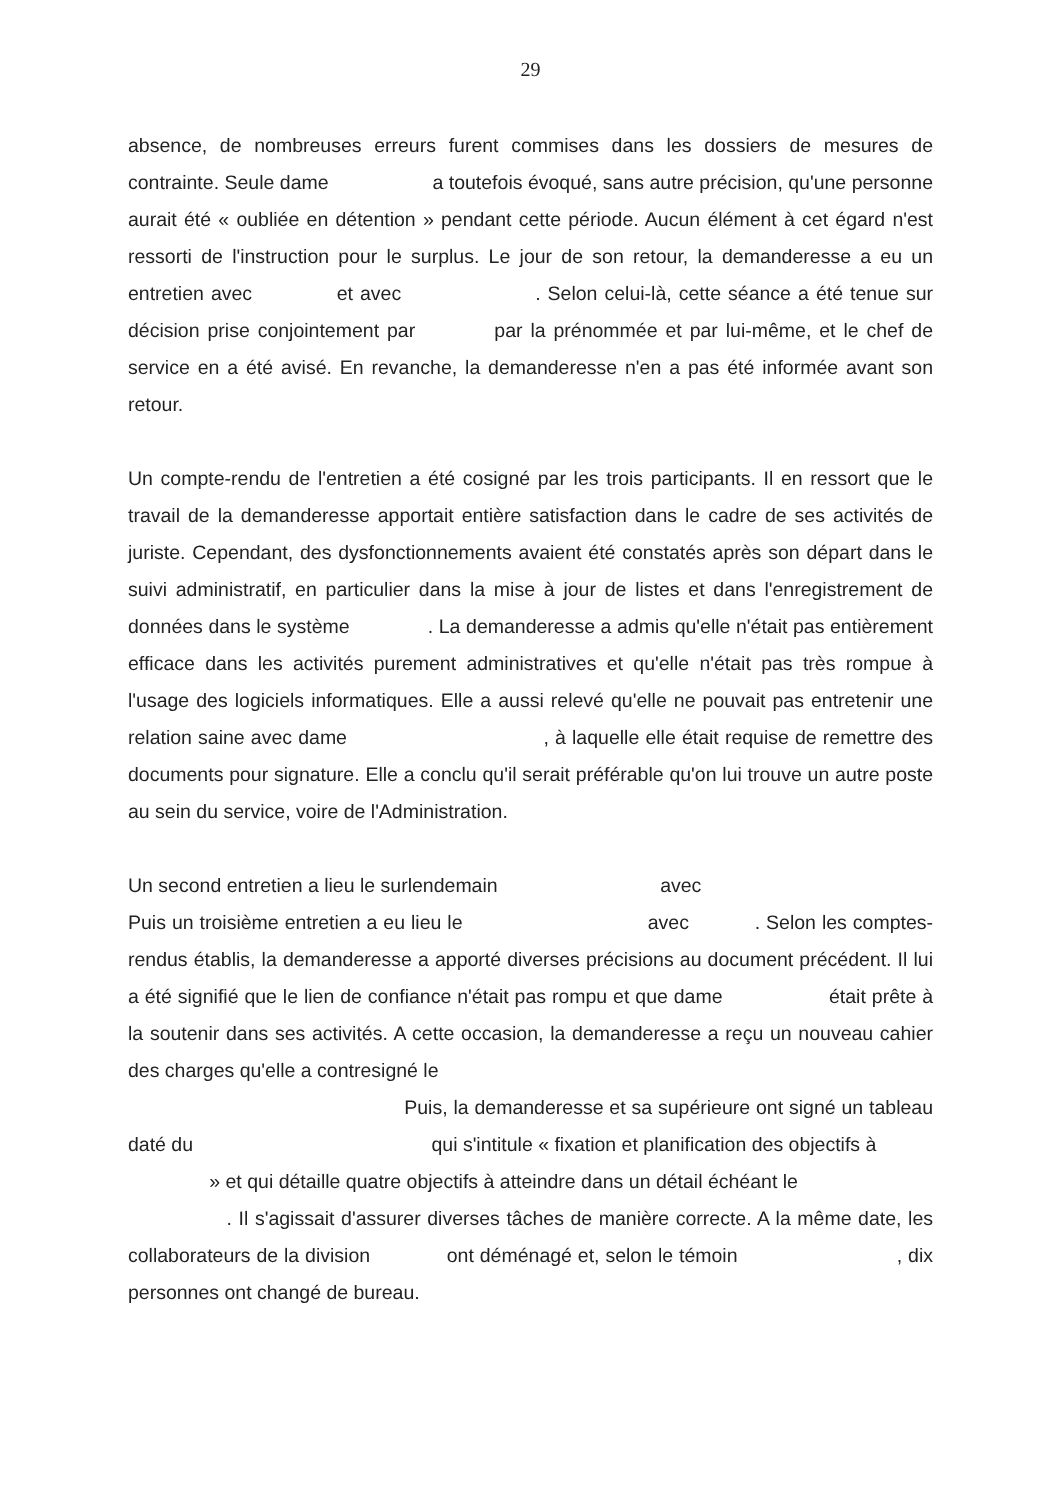29
absence, de nombreuses erreurs furent commises dans les dossiers de mesures de contrainte. Seule dame a toutefois évoqué, sans autre précision, qu'une personne aurait été « oubliée en détention » pendant cette période. Aucun élément à cet égard n'est ressorti de l'instruction pour le surplus. Le jour de son retour, la demanderesse a eu un entretien avec et avec . Selon celui-là, cette séance a été tenue sur décision prise conjointement par par la prénommée et par lui-même, et le chef de service en a été avisé. En revanche, la demanderesse n'en a pas été informée avant son retour.
Un compte-rendu de l'entretien a été cosigné par les trois participants. Il en ressort que le travail de la demanderesse apportait entière satisfaction dans le cadre de ses activités de juriste. Cependant, des dysfonctionnements avaient été constatés après son départ dans le suivi administratif, en particulier dans la mise à jour de listes et dans l'enregistrement de données dans le système . La demanderesse a admis qu'elle n'était pas entièrement efficace dans les activités purement administratives et qu'elle n'était pas très rompue à l'usage des logiciels informatiques. Elle a aussi relevé qu'elle ne pouvait pas entretenir une relation saine avec dame , à laquelle elle était requise de remettre des documents pour signature. Elle a conclu qu'il serait préférable qu'on lui trouve un autre poste au sein du service, voire de l'Administration.
Un second entretien a lieu le surlendemain avec
Puis un troisième entretien a eu lieu le avec . Selon les comptes-rendus établis, la demanderesse a apporté diverses précisions au document précédent. Il lui a été signifié que le lien de confiance n'était pas rompu et que dame était prête à la soutenir dans ses activités. A cette occasion, la demanderesse a reçu un nouveau cahier des charges qu'elle a contresigné le
Puis, la demanderesse et sa supérieure ont signé un tableau daté du qui s'intitule « fixation et planification des objectifs à
» et qui détaille quatre objectifs à atteindre dans un détail échéant le
. Il s'agissait d'assurer diverses tâches de manière correcte. A la même date, les collaborateurs de la division ont déménagé et, selon le témoin , dix personnes ont changé de bureau.